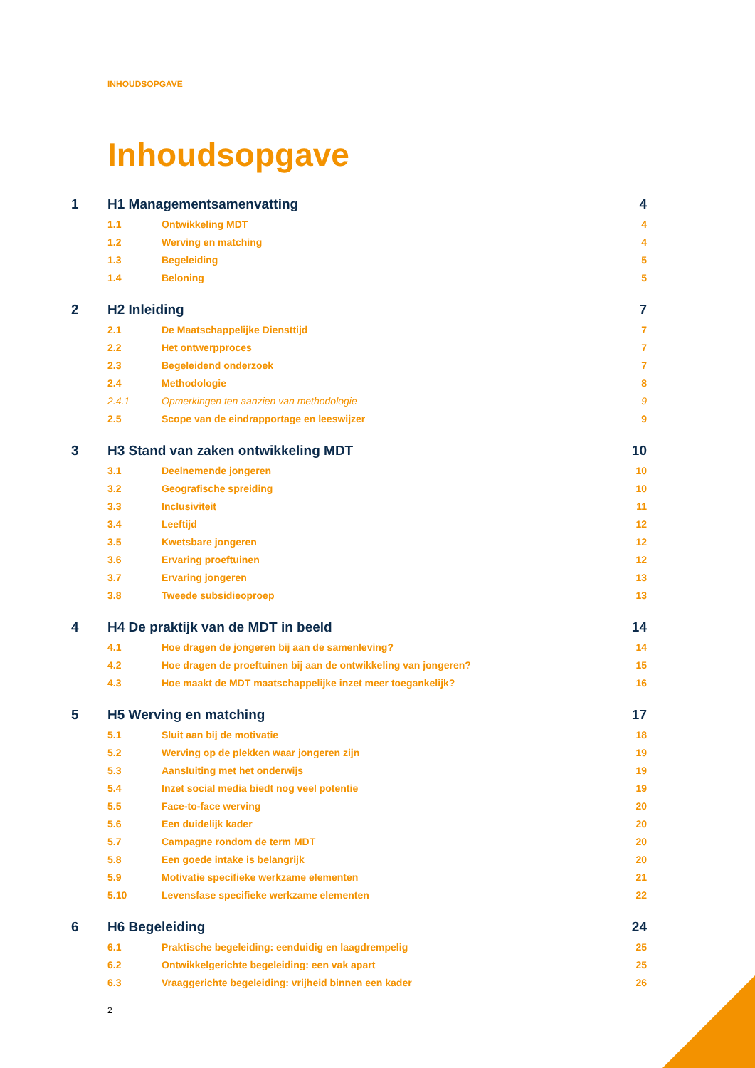INHOUDSOPGAVE
Inhoudsopgave
1 H1 Managementsamenvatting 4
1.1 Ontwikkeling MDT 4
1.2 Werving en matching 4
1.3 Begeleiding 5
1.4 Beloning 5
2 H2 Inleiding 7
2.1 De Maatschappelijke Diensttijd 7
2.2 Het ontwerpproces 7
2.3 Begeleidend onderzoek 7
2.4 Methodologie 8
2.4.1 Opmerkingen ten aanzien van methodologie 9
2.5 Scope van de eindrapportage en leeswijzer 9
3 H3 Stand van zaken ontwikkeling MDT 10
3.1 Deelnemende jongeren 10
3.2 Geografische spreiding 10
3.3 Inclusiviteit 11
3.4 Leeftijd 12
3.5 Kwetsbare jongeren 12
3.6 Ervaring proeftuinen 12
3.7 Ervaring jongeren 13
3.8 Tweede subsidieoproep 13
4 H4 De praktijk van de MDT in beeld 14
4.1 Hoe dragen de jongeren bij aan de samenleving? 14
4.2 Hoe dragen de proeftuinen bij aan de ontwikkeling van jongeren? 15
4.3 Hoe maakt de MDT maatschappelijke inzet meer toegankelijk? 16
5 H5 Werving en matching 17
5.1 Sluit aan bij de motivatie 18
5.2 Werving op de plekken waar jongeren zijn 19
5.3 Aansluiting met het onderwijs 19
5.4 Inzet social media biedt nog veel potentie 19
5.5 Face-to-face werving 20
5.6 Een duidelijk kader 20
5.7 Campagne rondom de term MDT 20
5.8 Een goede intake is belangrijk 20
5.9 Motivatie specifieke werkzame elementen 21
5.10 Levensfase specifieke werkzame elementen 22
6 H6 Begeleiding 24
6.1 Praktische begeleiding: eenduidig en laagdrempelig 25
6.2 Ontwikkelgerichte begeleiding: een vak apart 25
6.3 Vraaggerichte begeleiding: vrijheid binnen een kader 26
2